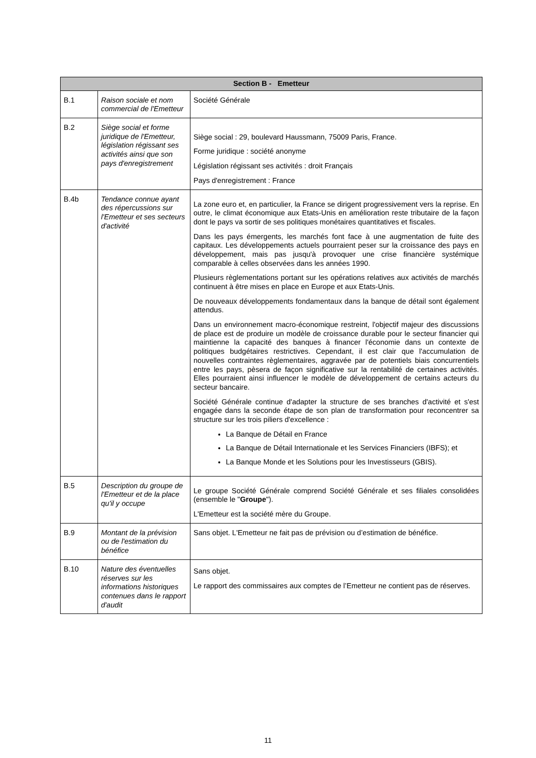| Section B - Emetteur | | |
| --- | --- | --- |
| B.1 | Raison sociale et nom commercial de l'Emetteur | Société Générale |
| B.2 | Siège social et forme juridique de l'Emetteur, législation régissant ses activités ainsi que son pays d'enregistrement | Siège social : 29, boulevard Haussmann, 75009 Paris, France. Forme juridique : société anonyme Législation régissant ses activités : droit Français Pays d'enregistrement : France |
| B.4b | Tendance connue ayant des répercussions sur l'Emetteur et ses secteurs d'activité | La zone euro et, en particulier, la France se dirigent progressivement vers la reprise. En outre, le climat économique aux Etats-Unis en amélioration reste tributaire de la façon dont le pays va sortir de ses politiques monétaires quantitatives et fiscales. Dans les pays émergents, les marchés font face à une augmentation de fuite des capitaux. Les développements actuels pourraient peser sur la croissance des pays en développement, mais pas jusqu'à provoquer une crise financière systémique comparable à celles observées dans les années 1990. Plusieurs règlementations portant sur les opérations relatives aux activités de marchés continuent à être mises en place en Europe et aux Etats-Unis. De nouveaux développements fondamentaux dans la banque de détail sont également attendus. Dans un environnement macro-économique restreint, l'objectif majeur des discussions de place est de produire un modèle de croissance durable pour le secteur financier qui maintienne la capacité des banques à financer l'économie dans un contexte de politiques budgétaires restrictives. Cependant, il est clair que l'accumulation de nouvelles contraintes règlementaires, aggravée par de potentiels biais concurrentiels entre les pays, pèsera de façon significative sur la rentabilité de certaines activités. Elles pourraient ainsi influencer le modèle de développement de certains acteurs du secteur bancaire. Société Générale continue d'adapter la structure de ses branches d'activité et s'est engagée dans la seconde étape de son plan de transformation pour reconcentrer sa structure sur les trois piliers d'excellence : La Banque de Détail en France La Banque de Détail Internationale et les Services Financiers (IBFS); et La Banque Monde et les Solutions pour les Investisseurs (GBIS). |
| B.5 | Description du groupe de l'Emetteur et de la place qu'il y occupe | Le groupe Société Générale comprend Société Générale et ses filiales consolidées (ensemble le " Groupe "). L'Emetteur est la société mère du Groupe. |
| B.9 | Montant de la prévision ou de l'estimation du bénéfice | Sans objet. L'Emetteur ne fait pas de prévision ou d’estimation de bénéfice. |
| B.10 | Nature des éventuelles réserves sur les informations historiques contenues dans le rapport d'audit | Sans objet. Le rapport des commissaires aux comptes de l’Emetteur ne contient pas de réserves. |
11